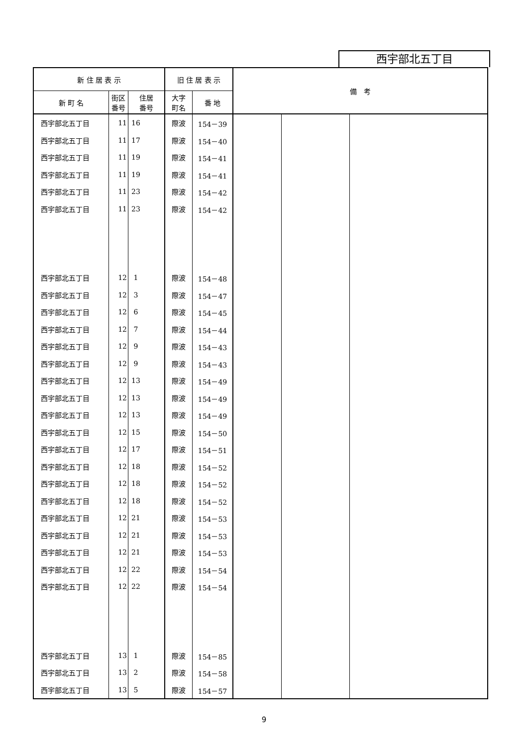西宇部北五丁目
| 新 住 居 表 示 | | | 旧 住 居 表 示 | | 備 考 | | |
| --- | --- | --- | --- | --- | --- | --- | --- |
| 新 町 名 | 街区 番号 | 住居 番号 | 大字 町名 | 番 地 | | | |
| 西宇部北五丁目 | 11 | 16 | 際波 | 154－39 | | | |
| 西宇部北五丁目 | 11 | 17 | 際波 | 154－40 | | | |
| 西宇部北五丁目 | 11 | 19 | 際波 | 154－41 | | | |
| 西宇部北五丁目 | 11 | 19 | 際波 | 154－41 | | | |
| 西宇部北五丁目 | 11 | 23 | 際波 | 154－42 | | | |
| 西宇部北五丁目 | 11 | 23 | 際波 | 154－42 | | | |
| 西宇部北五丁目 | 12 | 1 | 際波 | 154－48 | | | |
| 西宇部北五丁目 | 12 | 3 | 際波 | 154－47 | | | |
| 西宇部北五丁目 | 12 | 6 | 際波 | 154－45 | | | |
| 西宇部北五丁目 | 12 | 7 | 際波 | 154－44 | | | |
| 西宇部北五丁目 | 12 | 9 | 際波 | 154－43 | | | |
| 西宇部北五丁目 | 12 | 9 | 際波 | 154－43 | | | |
| 西宇部北五丁目 | 12 | 13 | 際波 | 154－49 | | | |
| 西宇部北五丁目 | 12 | 13 | 際波 | 154－49 | | | |
| 西宇部北五丁目 | 12 | 13 | 際波 | 154－49 | | | |
| 西宇部北五丁目 | 12 | 15 | 際波 | 154－50 | | | |
| 西宇部北五丁目 | 12 | 17 | 際波 | 154－51 | | | |
| 西宇部北五丁目 | 12 | 18 | 際波 | 154－52 | | | |
| 西宇部北五丁目 | 12 | 18 | 際波 | 154－52 | | | |
| 西宇部北五丁目 | 12 | 18 | 際波 | 154－52 | | | |
| 西宇部北五丁目 | 12 | 21 | 際波 | 154－53 | | | |
| 西宇部北五丁目 | 12 | 21 | 際波 | 154－53 | | | |
| 西宇部北五丁目 | 12 | 21 | 際波 | 154－53 | | | |
| 西宇部北五丁目 | 12 | 22 | 際波 | 154－54 | | | |
| 西宇部北五丁目 | 12 | 22 | 際波 | 154－54 | | | |
| 西宇部北五丁目 | 13 | 1 | 際波 | 154－85 | | | |
| 西宇部北五丁目 | 13 | 2 | 際波 | 154－58 | | | |
| 西宇部北五丁目 | 13 | 5 | 際波 | 154－57 | | | |
9